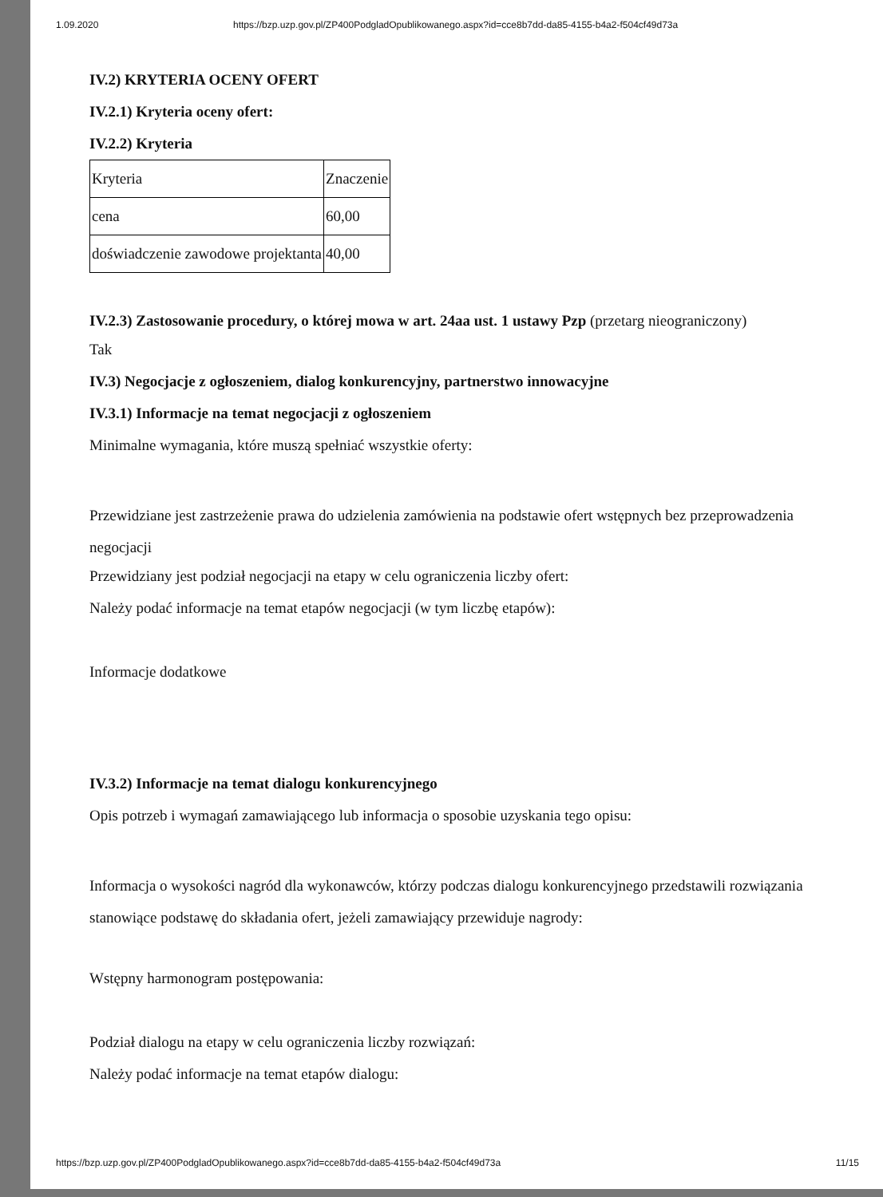1.09.2020 https://bzp.uzp.gov.pl/ZP400PodgladOpublikowanego.aspx?id=cce8b7dd-da85-4155-b4a2-f504cf49d73a
IV.2) KRYTERIA OCENY OFERT
IV.2.1) Kryteria oceny ofert:
IV.2.2) Kryteria
| Kryteria | Znaczenie |
| cena | 60,00 |
| doświadczenie zawodowe projektanta | 40,00 |
IV.2.3) Zastosowanie procedury, o której mowa w art. 24aa ust. 1 ustawy Pzp (przetarg nieograniczony)
Tak
IV.3) Negocjacje z ogłoszeniem, dialog konkurencyjny, partnerstwo innowacyjne
IV.3.1) Informacje na temat negocjacji z ogłoszeniem
Minimalne wymagania, które muszą spełniać wszystkie oferty:
Przewidziane jest zastrzeżenie prawa do udzielenia zamówienia na podstawie ofert wstępnych bez przeprowadzenia negocjacji
Przewidziany jest podział negocjacji na etapy w celu ograniczenia liczby ofert:
Należy podać informacje na temat etapów negocjacji (w tym liczbę etapów):
Informacje dodatkowe
IV.3.2) Informacje na temat dialogu konkurencyjnego
Opis potrzeb i wymagań zamawiającego lub informacja o sposobie uzyskania tego opisu:
Informacja o wysokości nagród dla wykonawców, którzy podczas dialogu konkurencyjnego przedstawili rozwiązania stanowiące podstawę do składania ofert, jeżeli zamawiający przewiduje nagrody:
Wstępny harmonogram postępowania:
Podział dialogu na etapy w celu ograniczenia liczby rozwiązań:
Należy podać informacje na temat etapów dialogu:
https://bzp.uzp.gov.pl/ZP400PodgladOpublikowanego.aspx?id=cce8b7dd-da85-4155-b4a2-f504cf49d73a 11/15